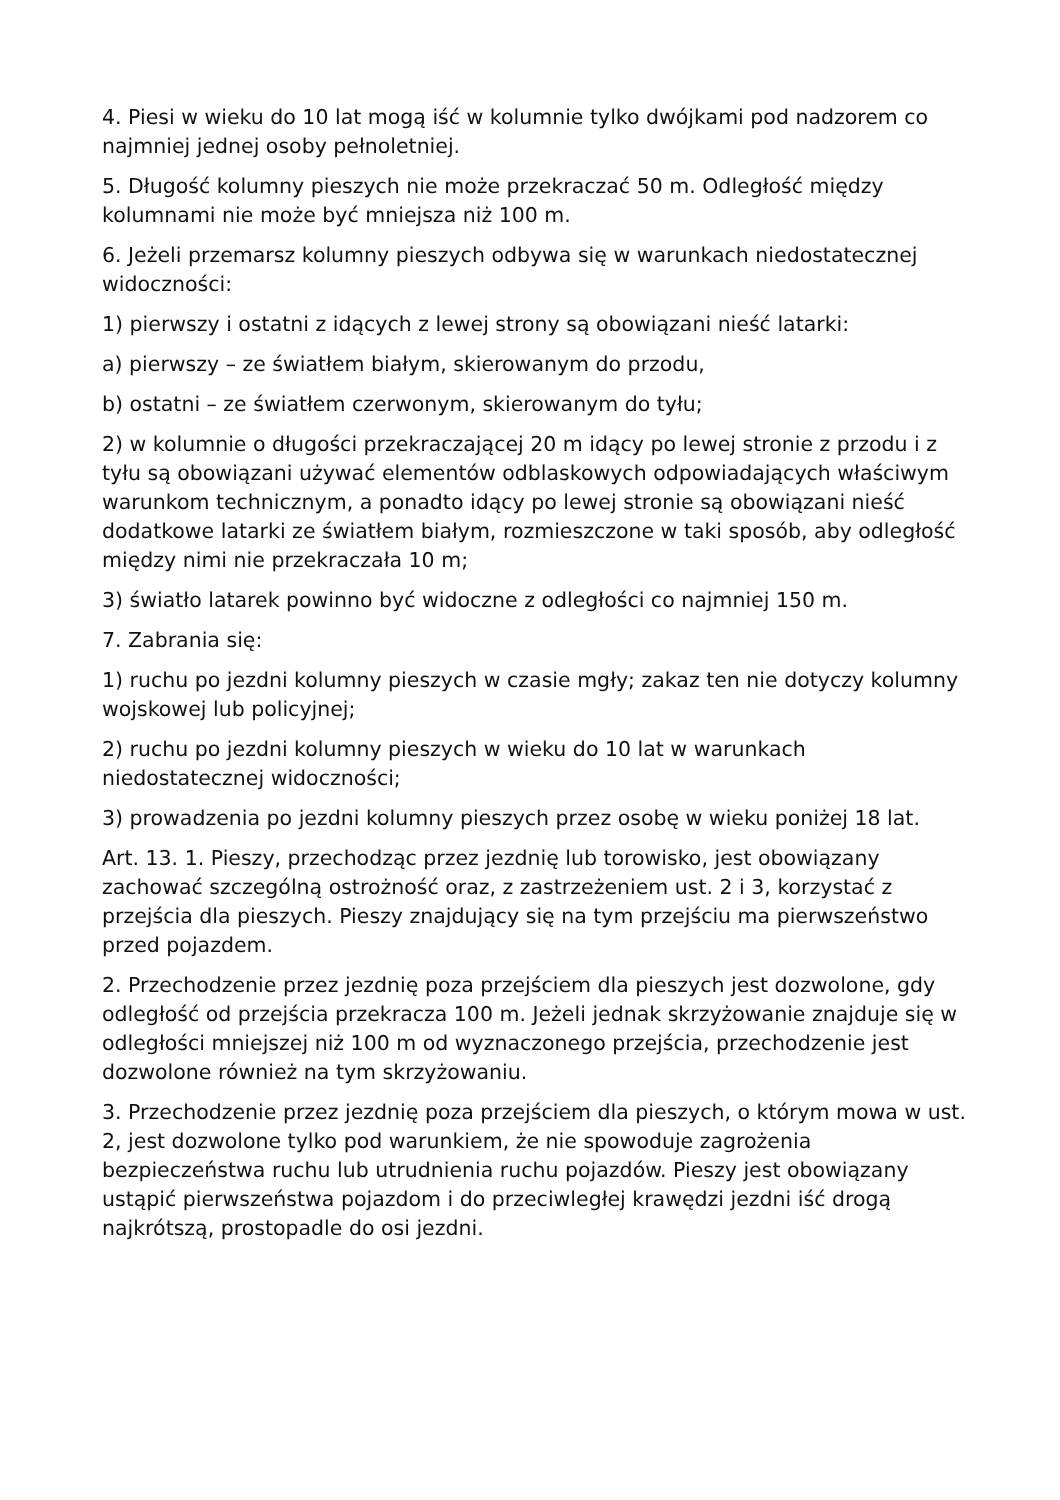4. Piesi w wieku do 10 lat mogą iść w kolumnie tylko dwójkami pod nadzorem co najmniej jednej osoby pełnoletniej.
5. Długość kolumny pieszych nie może przekraczać 50 m. Odległość między kolumnami nie może być mniejsza niż 100 m.
6. Jeżeli przemarsz kolumny pieszych odbywa się w warunkach niedostatecznej widoczności:
1) pierwszy i ostatni z idących z lewej strony są obowiązani nieść latarki:
a) pierwszy – ze światłem białym, skierowanym do przodu,
b) ostatni – ze światłem czerwonym, skierowanym do tyłu;
2) w kolumnie o długości przekraczającej 20 m idący po lewej stronie z przodu i z tyłu są obowiązani używać elementów odblaskowych odpowiadających właściwym warunkom technicznym, a ponadto idący po lewej stronie są obowiązani nieść dodatkowe latarki ze światłem białym, rozmieszczone w taki sposób, aby odległość między nimi nie przekraczała 10 m;
3) światło latarek powinno być widoczne z odległości co najmniej 150 m.
7. Zabrania się:
1) ruchu po jezdni kolumny pieszych w czasie mgły; zakaz ten nie dotyczy kolumny wojskowej lub policyjnej;
2) ruchu po jezdni kolumny pieszych w wieku do 10 lat w warunkach niedostatecznej widoczności;
3) prowadzenia po jezdni kolumny pieszych przez osobę w wieku poniżej 18 lat.
Art. 13. 1. Pieszy, przechodząc przez jezdnię lub torowisko, jest obowiązany zachować szczególną ostrożność oraz, z zastrzeżeniem ust. 2 i 3, korzystać z przejścia dla pieszych. Pieszy znajdujący się na tym przejściu ma pierwszeństwo przed pojazdem.
2. Przechodzenie przez jezdnię poza przejściem dla pieszych jest dozwolone, gdy odległość od przejścia przekracza 100 m. Jeżeli jednak skrzyżowanie znajduje się w odległości mniejszej niż 100 m od wyznaczonego przejścia, przechodzenie jest dozwolone również na tym skrzyżowaniu.
3. Przechodzenie przez jezdnię poza przejściem dla pieszych, o którym mowa w ust. 2, jest dozwolone tylko pod warunkiem, że nie spowoduje zagrożenia bezpieczeństwa ruchu lub utrudnienia ruchu pojazdów. Pieszy jest obowiązany ustąpić pierwszeństwa pojazdom i do przeciwległej krawędzi jezdni iść drogą najkrótszą, prostopadle do osi jezdni.